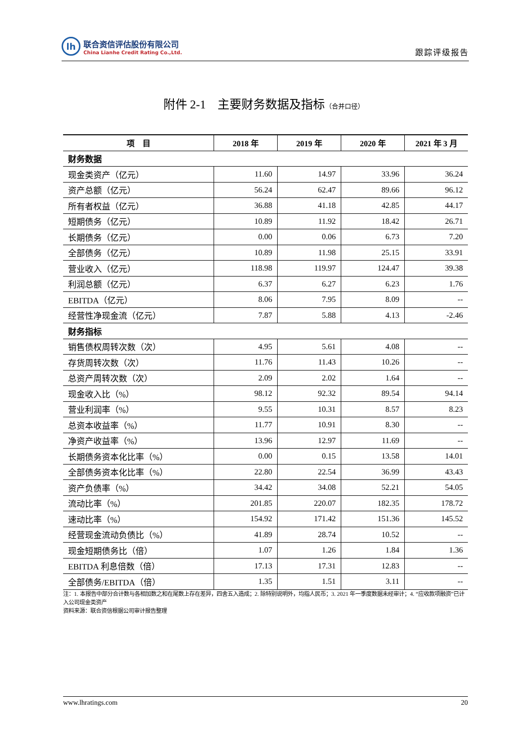lh
联合资信评估股份有限公司
China Lianhe Credit Rating Co.,Ltd.
跟踪评级报告
附件 2-1　主要财务数据及指标（合并口径）
| 项 目 | 2018 年 | 2019 年 | 2020 年 | 2021 年 3 月 |
| --- | --- | --- | --- | --- |
| 财务数据 | | | | |
| 现金类资产（亿元） | 11.60 | 14.97 | 33.96 | 36.24 |
| 资产总额（亿元） | 56.24 | 62.47 | 89.66 | 96.12 |
| 所有者权益（亿元） | 36.88 | 41.18 | 42.85 | 44.17 |
| 短期债务（亿元） | 10.89 | 11.92 | 18.42 | 26.71 |
| 长期债务（亿元） | 0.00 | 0.06 | 6.73 | 7.20 |
| 全部债务（亿元） | 10.89 | 11.98 | 25.15 | 33.91 |
| 营业收入（亿元） | 118.98 | 119.97 | 124.47 | 39.38 |
| 利润总额（亿元） | 6.37 | 6.27 | 6.23 | 1.76 |
| EBITDA（亿元） | 8.06 | 7.95 | 8.09 | -- |
| 经营性净现金流（亿元） | 7.87 | 5.88 | 4.13 | -2.46 |
| 财务指标 | | | | |
| 销售债权周转次数（次） | 4.95 | 5.61 | 4.08 | -- |
| 存货周转次数（次） | 11.76 | 11.43 | 10.26 | -- |
| 总资产周转次数（次） | 2.09 | 2.02 | 1.64 | -- |
| 现金收入比（%） | 98.12 | 92.32 | 89.54 | 94.14 |
| 营业利润率（%） | 9.55 | 10.31 | 8.57 | 8.23 |
| 总资本收益率（%） | 11.77 | 10.91 | 8.30 | -- |
| 净资产收益率（%） | 13.96 | 12.97 | 11.69 | -- |
| 长期债务资本化比率（%） | 0.00 | 0.15 | 13.58 | 14.01 |
| 全部债务资本化比率（%） | 22.80 | 22.54 | 36.99 | 43.43 |
| 资产负债率（%） | 34.42 | 34.08 | 52.21 | 54.05 |
| 流动比率（%） | 201.85 | 220.07 | 182.35 | 178.72 |
| 速动比率（%） | 154.92 | 171.42 | 151.36 | 145.52 |
| 经营现金流动负债比（%） | 41.89 | 28.74 | 10.52 | -- |
| 现金短期债务比（倍） | 1.07 | 1.26 | 1.84 | 1.36 |
| EBITDA 利息倍数（倍） | 17.13 | 17.31 | 12.83 | -- |
| 全部债务/EBITDA（倍） | 1.35 | 1.51 | 3.11 | -- |
注：1. 本报告中部分合计数与各相加数之和在尾数上存在差异，四舍五入造成；2. 除特别说明外，均指人民币；3. 2021 年一季度数据未经审计；4. “应收款项融资”已计入公司现金类资产
资料来源：联合资信根据公司审计报告整理
www.lhratings.com 20